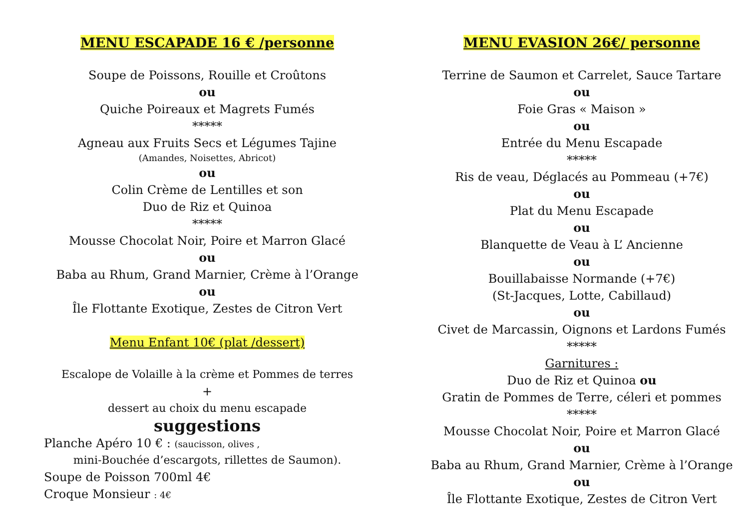MENU ESCAPADE 16 € /personne
Soupe de Poissons, Rouille et Croûtons
ou
Quiche Poireaux et Magrets Fumés
*****
Agneau aux Fruits Secs et Légumes Tajine
(Amandes, Noisettes, Abricot)
ou
Colin Crème de Lentilles et son
Duo de Riz et Quinoa
*****
Mousse Chocolat Noir, Poire et Marron Glacé
ou
Baba au Rhum, Grand Marnier, Crème à l’Orange
ou
Île Flottante Exotique, Zestes de Citron Vert
Menu Enfant 10€ (plat /dessert)
Escalope de Volaille à la crème et Pommes de terres
+
dessert au choix du menu escapade
suggestions
Planche Apéro 10 € : (saucisson, olives ,
mini-Bouchée d’escargots, rillettes de Saumon).
Soupe de Poisson 700ml 4€
Croque Monsieur : 4€
MENU EVASION 26€/ personne
Terrine de Saumon et Carrelet, Sauce Tartare
ou
Foie Gras « Maison »
ou
Entrée du Menu Escapade
*****
Ris de veau, Déglacés au Pommeau (+7€)
ou
Plat du Menu Escapade
ou
Blanquette de Veau à L’ Ancienne
ou
Bouillabaisse Normande (+7€)
(St-Jacques, Lotte, Cabillaud)
ou
Civet de Marcassin, Oignons et Lardons Fumés
*****
Garnitures :
Duo de Riz et Quinoa ou
Gratin de Pommes de Terre, céleri et pommes
*****
Mousse Chocolat Noir, Poire et Marron Glacé
ou
Baba au Rhum, Grand Marnier, Crème à l’Orange
ou
Île Flottante Exotique, Zestes de Citron Vert